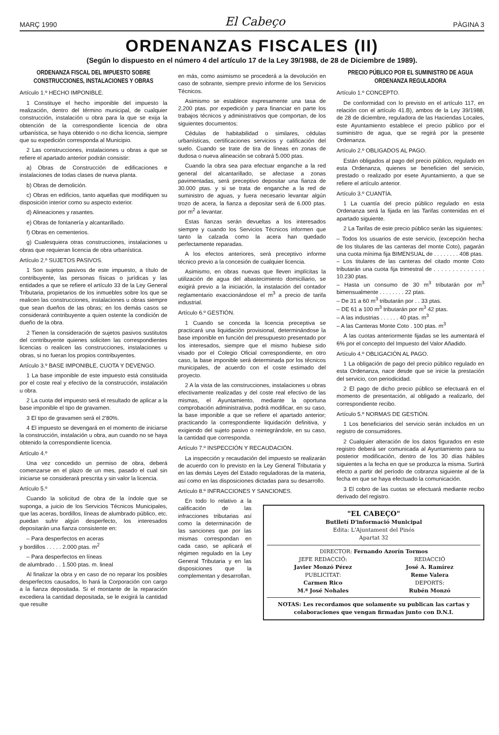MARÇ 1990 El Cabeço PÀGINA 3
ORDENANZAS FISCALES (II)
(Según lo dispuesto en el número 4 del artículo 17 de la Ley 39/1988, de 28 de Diciembre de 1989).
ORDENANZA FISCAL DEL IMPUESTO SOBRE CONSTRUCCIONES, INSTALACIONES Y OBRAS
Artículo 1.º HECHO IMPONIBLE.
1 Constituye el hecho imponible del impuesto la realización, dentro del término municipal, de cualquier construcción, instalación u obra para la que se exija la obtención de la correspondiente licencia de obra urbanística, se haya obtenido o no dicha licencia, siempre que su expedición corresponda al Municipio.
2 Las construcciones, instalaciones u obras a que se refiere el apartado anterior podrán consistir:
a) Obras de Construcción de edificaciones e instalaciones de todas clases de nueva planta.
b) Obras de demolición.
c) Obras en edificios, tanto aquellas que modifiquen su disposición interior como su aspecto exterior.
d) Alineaciones y rasantes.
e) Obras de fontanería y alcantarillado.
f) Obras en cementerios.
g) Cualesquiera otras construcciones, instalaciones u obras que requieran licencia de obra urbanística.
Artículo 2.º SUJETOS PASIVOS.
1 Son sujetos pasivos de este impuesto, a título de contribuyente, las personas físicas o jurídicas y las entidades a que se refiere el artículo 33 de la Ley General Tributaria, propietarios de los inmuebles sobre los que se realicen las construcciones, instalaciones u obras siempre que sean dueños de las obras; en los demás casos se considerará contribuyente a quien ostente la condición de dueño de la obra.
2 Tienen la consideración de sujetos pasivos sustitutos del contribuyente quienes soliciten las correspondientes licencias o realicen las construcciones, instalaciones u obras, si no fueran los propios contribuyentes.
Artículo 3.º BASE IMPONIBLE, CUOTA Y DEVENGO.
1 La base imponible de este impuesto está constituida por el coste real y efectivo de la construcción, instalación u obra.
2 La cuota del impuesto será el resultado de aplicar a la base imponible el tipo de gravamen.
3 El tipo de gravamen será el 2'80%.
4 El impuesto se devengará en el momento de iniciarse la construcción, instalación u obra, aun cuando no se haya obtenido la correspondiente licencia.
Artículo 4.º
Una vez concedido un permiso de obra, deberá comenzarse en el plazo de un mes, pasado el cual sin iniciarse se considerará prescrita y sin valor la licencia.
Artículo 5.º
Cuando la solicitud de obra de la índole que se suponga, a juicio de los Servicios Técnicos Municipales, que las aceras, bordillos, líneas de alumbrado público, etc. puedan sufrir algún desperfecto, los interesados depositarán una fianza consistente en:
– Para desperfectos en aceras
y bordillos . . . . . 2.000 ptas. m<sup>2</sup>
– Para desperfectos en líneas
de alumbrado . . 1.500 ptas. m. lineal
Al finalizar la obra y en caso de no reparar los posibles desperfectos causados, lo hará la Corporación con cargo a la fianza depositada. Si el montante de la reparación excediera la cantidad depositada, se le exigirá la cantidad que resulte
en más, como asimismo se procederá a la devolución en caso de sobrante, siempre previo informe de los Servicios Técnicos.
Asimismo se establece expresamente una tasa de 2.200 ptas. por expedición y para financiar en parte los trabajos técnicos y administrativos que comportan, de los siguientes documentos:
Cédulas de habitabilidad o similares, cédulas urbanísticas, certificaciones servicios y calificación del suelo. Cuando se trate de tira de líneas en zonas de dudosa o nueva alineación se cobrará 5.000 ptas.
Cuando la obra sea para efectuar enganche a la red general del alcantarillado, se afectase a zonas pavimentadas, será preceptivo depositar una fianza de 30.000 ptas. y si se trata de enganche a la red de suministro de aguas, y fuera necesario levantar algún trozo de acera, la fianza a depositar será de 6.000 ptas. por m<sup>2</sup> a levantar.
Estas fianzas serán devueltas a los interesados siempre y cuando los Servicios Técnicos informen que tanto la calzada como la acera han quedado perfectamente reparadas.
A los efectos anteriores, será preceptivo informe técnico previo a la concesión de cualquier licencia.
Asimismo, en obras nuevas que lleven implícitas la utilización de agua del abastecimiento domiciliario, se exigirá previo a la iniciación, la instalación del contador reglamentario exaccionándose el m<sup>3</sup> a precio de tarifa industrial.
Artículo 6.º GESTIÓN.
1 Cuando se conceda la licencia preceptiva se practicará una liquidación provisional, determinándose la base imponible en función del presupuesto presentado por los interesados, siempre que el mismo hubiese sido visado por el Colegio Oficial correspondiente, en otro caso, la base imponible será determinada por los técnicos municipales, de acuerdo con el coste estimado del proyecto.
2 A la vista de las construcciones, instalaciones u obras efectivamente realizadas y del coste real efectivo de las mismas, el Ayuntamiento, mediante la oportuna comprobación administrativa, podrá modificar, en su caso, la base imponible a que se refiere el apartado anterior; practicando la correspondiente liquidación definitiva, y exigiendo del sujeto pasivo o reintegrándole, en su caso, la cantidad que corresponda.
Artículo 7.º INSPECCIÓN Y RECAUDACIÓN.
La inspección y recaudación del impuesto se realizarán de acuerdo con lo previsto en la Ley General Tributaria y en las demás Leyes del Estado reguladoras de la materia, así como en las disposiciones dictadas para su desarrollo.
Artículo 8.º INFRACCIONES Y SANCIONES.
En todo lo relativo a la calificación de las infracciones tributarias así como la determinación de las sanciones que por las mismas correspondan en cada caso, se aplicará el régimen regulado en la Ley General Tributaria y en las disposiciones que la complementan y desarrollan.
PRECIO PÚBLICO POR EL SUMINISTRO DE AGUA
ORDENANZA REGULADORA
Artículo 1.º CONCEPTO.
De conformidad con lo previsto en el artículo 117, en relación con el artículo 41.B), ambos de la Ley 39/1988, de 28 de diciembre, reguladora de las Haciendas Locales, este Ayuntamiento establece el precio público por el suministro de agua, que se regirá por la presente Ordenanza.
Artículo 2.º OBLIGADOS AL PAGO.
Están obligados al pago del precio público, regulado en esta Ordenanza, quienes se beneficien del servicio, prestado o realizado por esete Ayuntamiento, a que se refiere el artículo anterior.
Artículo 3.º CUANTÍA.
1 La cuantía del precio público regulado en esta Ordenanza será la fijada en las Tarifas contenidas en el apartado siguiente.
2 La Tarifas de este precio público serán las siguientes:
– Todos los usuarios de este servicio, (excepción hecha de los titulares de las canteras del monte Coto), pagarán una cuota mínima fija BIMENSUAL de . . . . . . . . 408 ptas.
– Los titulares de las canteras del citado monte Coto tributarán una cuota fija trimestral de . . . . . . . . . . . . . . 10.230 ptas.
– Hasta un consumo de 30 m<sup>3</sup> tributarán por m<sup>3</sup> bimensualmente . . . . . . . . 22 ptas.
– De 31 a 60 m<sup>3</sup> tributarán por . . 33 ptas.
– DE 61 a 100 m<sup>3</sup> tributarán por m<sup>3</sup> 42 ptas.
– A las industrias . . . . . . 40 ptas. m<sup>3</sup>
– A las Canteras Monte Coto . 100 ptas. m<sup>3</sup>
A las cuotas anteriormente fijadas se les aumentará el 6% por el concepto del Impuesto del Valor Añadido.
Artículo 4.º OBLIGACIÓN AL PAGO.
1 La obligación de pago del precio público regulado en esta Ordenanza, nace desde que se inicie la prestación del servicio, con periodicidad.
2 El pago de dicho precio público se efectuará en el momento de presentación, al obligado a realizarlo, del correspondiente recibo.
Artículo 5.º NORMAS DE GESTIÓN.
1 Los beneficiarios del servicio serán incluidos en un registro de consumidores.
2 Cualquier alteración de los datos figurados en este registro deberá ser comunicada al Ayuntamiento para su posterior modificación, dentro de los 30 días hábiles siguientes a la fecha en que se produzca la misma. Surtirá efecto a partir del período de cobranza siguiente al de la fecha en que se haya efectuado la comunicación.
3 El cobro de las cuotas se efectuará mediante recibo derivado del registro.
"EL CABEÇO"
Butlletí D'informació Municipal
Edita: L'Ajuntament del Pinós
Apartat 32
DIRECTOR: Fernando Azorín Tormos
JEFE REDACCIÓ:
Javier Monzó Pérez
PUBLICITAT:
Carmen Rico
M.ª José Nohales
REDACCIÓ
José A. Ramírez
Reme Valera
DEPORTS:
Rubén Monzó
NOTAS: Les recordamos que solamente su publican las cartas y colaboraciones que vengan firmadas junto con D.N.I.